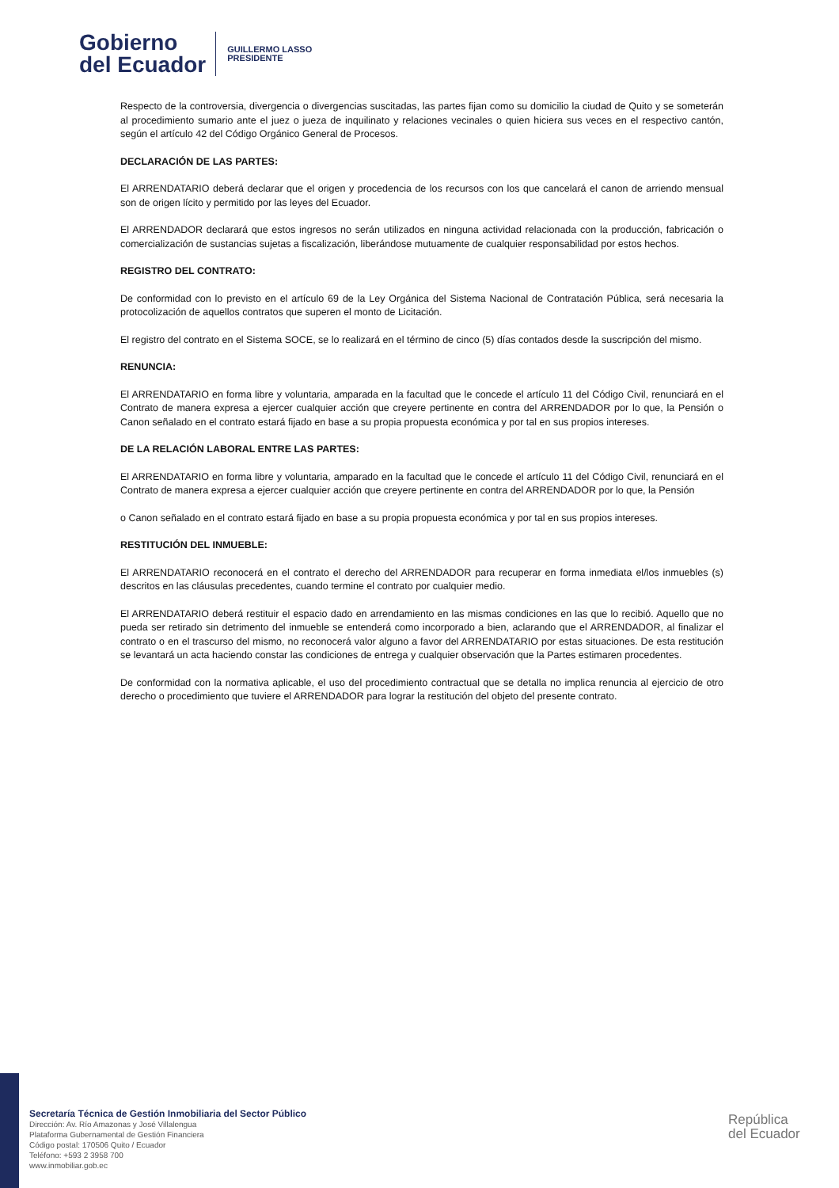Gobierno
del Ecuador
GUILLERMO LASSO
PRESIDENTE
Respecto de la controversia, divergencia o divergencias suscitadas, las partes fijan como su domicilio la ciudad de Quito y se someterán al procedimiento sumario ante el juez o jueza de inquilinato y relaciones vecinales o quien hiciera sus veces en el respectivo cantón, según el artículo 42 del Código Orgánico General de Procesos.
DECLARACIÓN DE LAS PARTES:
El ARRENDATARIO deberá declarar que el origen y procedencia de los recursos con los que cancelará el canon de arriendo mensual son de origen lícito y permitido por las leyes del Ecuador.
El ARRENDADOR declarará que estos ingresos no serán utilizados en ninguna actividad relacionada con la producción, fabricación o comercialización de sustancias sujetas a fiscalización, liberándose mutuamente de cualquier responsabilidad por estos hechos.
REGISTRO DEL CONTRATO:
De conformidad con lo previsto en el artículo 69 de la Ley Orgánica del Sistema Nacional de Contratación Pública, será necesaria la protocolización de aquellos contratos que superen el monto de Licitación.
El registro del contrato en el Sistema SOCE, se lo realizará en el término de cinco (5) días contados desde la suscripción del mismo.
RENUNCIA:
El ARRENDATARIO en forma libre y voluntaria, amparada en la facultad que le concede el artículo 11 del Código Civil, renunciará en el Contrato de manera expresa a ejercer cualquier acción que creyere pertinente en contra del ARRENDADOR por lo que, la Pensión o Canon señalado en el contrato estará fijado en base a su propia propuesta económica y por tal en sus propios intereses.
DE LA RELACIÓN LABORAL ENTRE LAS PARTES:
El ARRENDATARIO en forma libre y voluntaria, amparado en la facultad que le concede el artículo 11 del Código Civil, renunciará en el Contrato de manera expresa a ejercer cualquier acción que creyere pertinente en contra del ARRENDADOR por lo que, la Pensión
o Canon señalado en el contrato estará fijado en base a su propia propuesta económica y por tal en sus propios intereses.
RESTITUCIÓN DEL INMUEBLE:
El ARRENDATARIO reconocerá en el contrato el derecho del ARRENDADOR para recuperar en forma inmediata el/los inmuebles (s) descritos en las cláusulas precedentes, cuando termine el contrato por cualquier medio.
El ARRENDATARIO deberá restituir el espacio dado en arrendamiento en las mismas condiciones en las que lo recibió. Aquello que no pueda ser retirado sin detrimento del inmueble se entenderá como incorporado a bien, aclarando que el ARRENDADOR, al finalizar el contrato o en el trascurso del mismo, no reconocerá valor alguno a favor del ARRENDATARIO por estas situaciones. De esta restitución se levantará un acta haciendo constar las condiciones de entrega y cualquier observación que la Partes estimaren procedentes.
De conformidad con la normativa aplicable, el uso del procedimiento contractual que se detalla no implica renuncia al ejercicio de otro derecho o procedimiento que tuviere el ARRENDADOR para lograr la restitución del objeto del presente contrato.
Secretaría Técnica de Gestión Inmobiliaria del Sector Público
Dirección: Av. Río Amazonas y José Villalengua
Plataforma Gubernamental de Gestión Financiera
Código postal: 170506 Quito / Ecuador
Teléfono: +593 2 3958 700
www.inmobiliar.gob.ec
República
del Ecuador